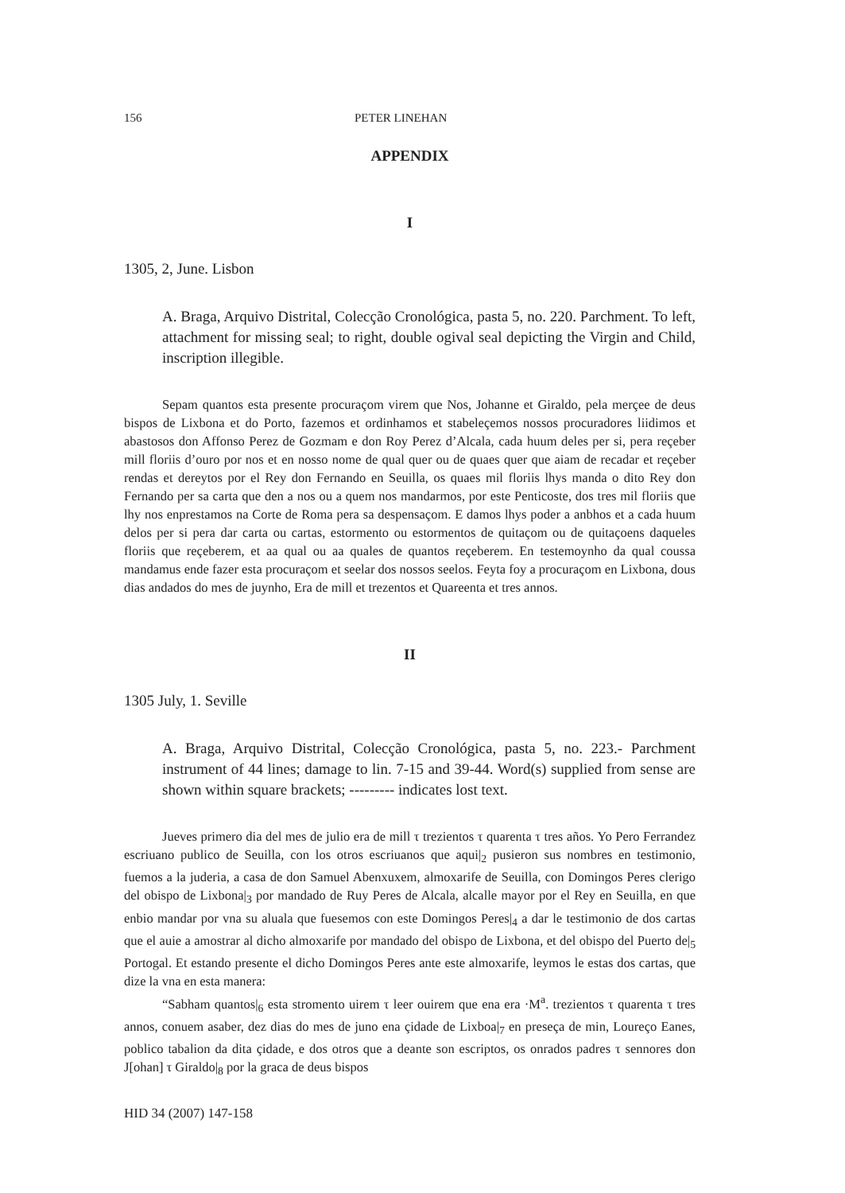156 PETER LINEHAN
APPENDIX
I
1305, 2, June. Lisbon
A. Braga, Arquivo Distrital, Colecção Cronológica, pasta 5, no. 220. Parchment. To left, attachment for missing seal; to right, double ogival seal depicting the Virgin and Child, inscription illegible.
Sepam quantos esta presente procuraçom virem que Nos, Johanne et Giraldo, pela merçee de deus bispos de Lixbona et do Porto, fazemos et ordinhamos et stabeleçemos nossos procuradores liidimos et abastosos don Affonso Perez de Gozmam e don Roy Perez d’Alcala, cada huum deles per si, pera reçeber mill floriis d’ouro por nos et en nosso nome de qual quer ou de quaes quer que aiam de recadar et reçeber rendas et dereytos por el Rey don Fernando en Seuilla, os quaes mil floriis lhys manda o dito Rey don Fernando per sa carta que den a nos ou a quem nos mandarmos, por este Penticoste, dos tres mil floriis que lhy nos enprestamos na Corte de Roma pera sa despensaçom. E damos lhys poder a anbhos et a cada huum delos per si pera dar carta ou cartas, estormento ou estormentos de quitaçom ou de quitaçoens daqueles floriis que reçeberem, et aa qual ou aa quales de quantos reçeberem. En testemoynho da qual coussa mandamus ende fazer esta procuraçom et seelar dos nossos seelos. Feyta foy a procuraçom en Lixbona, dous dias andados do mes de juynho, Era de mill et trezentos et Quareenta et tres annos.
II
1305 July, 1. Seville
A. Braga, Arquivo Distrital, Colecção Cronológica, pasta 5, no. 223.- Parchment instrument of 44 lines; damage to lin. 7-15 and 39-44. Word(s) supplied from sense are shown within square brackets; --------- indicates lost text.
Jueves primero dia del mes de julio era de mill τ trezientos τ quarenta τ tres años. Yo Pero Ferrandez escriuano publico de Seuilla, con los otros escriuanos que aqui|<sub>2</sub> pusieron sus nombres en testimonio, fuemos a la juderia, a casa de don Samuel Abenxuxem, almoxarife de Seuilla, con Domingos Peres clerigo del obispo de Lixbona|<sub>3</sub> por mandado de Ruy Peres de Alcala, alcalle mayor por el Rey en Seuilla, en que enbio mandar por vna su aluala que fuesemos con este Domingos Peres|<sub>4</sub> a dar le testimonio de dos cartas que el auie a amostrar al dicho almoxarife por mandado del obispo de Lixbona, et del obispo del Puerto de|<sub>5</sub> Portogal. Et estando presente el dicho Domingos Peres ante este almoxarife, leymos le estas dos cartas, que dize la vna en esta manera:
“Sabham quantos|<sub>6</sub> esta stromento uirem τ leer ouirem que ena era ·M<sup>a</sup>. trezientos τ quarenta τ tres annos, conuem asaber, dez dias do mes de juno ena çidade de Lixboa|<sub>7</sub> en preseça de min, Loureço Eanes, poblico tabalion da dita çidade, e dos otros que a deante son escriptos, os onrados padres τ sennores don J[ohan] τ Giraldo|<sub>8</sub> por la graca de deus bispos
HID 34 (2007) 147-158